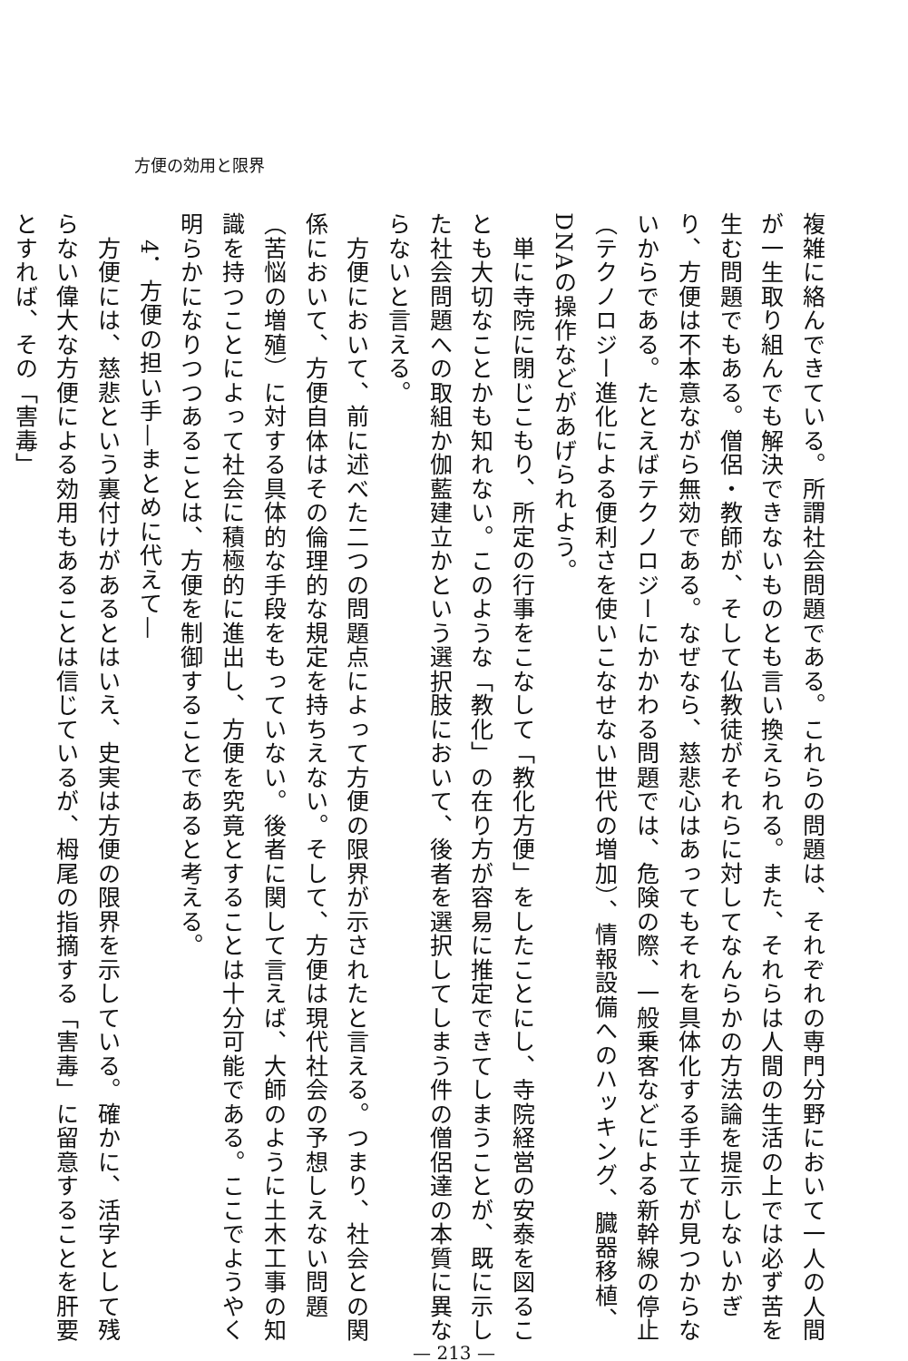方便の効用と限界
複雑に絡んできている。所謂社会問題である。これらの問題は、それぞれの専門分野において一人の人間が一生取り組んでも解決できないものとも言い換えられる。また、それらは人間の生活の上では必ず苦を生む問題でもある。僧侶・教師が、そして仏教徒がそれらに対してなんらかの方法論を提示しないかぎり、方便は不本意ながら無効である。なぜなら、慈悲心はあってもそれを具体化する手立てが見つからないからである。たとえばテクノロジーにかかわる問題では、危険の際、一般乗客などによる新幹線の停止（テクノロジー進化による便利さを使いこなせない世代の増加）、情報設備へのハッキング、臓器移植、DNAの操作などがあげられよう。
　単に寺院に閉じこもり、所定の行事をこなして「教化方便」をしたことにし、寺院経営の安泰を図ることも大切なことかも知れない。このような「教化」の在り方が容易に推定できてしまうことが、既に示した社会問題への取組か伽藍建立かという選択肢において、後者を選択してしまう件の僧侶達の本質に異ならないと言える。
　方便において、前に述べた二つの問題点によって方便の限界が示されたと言える。つまり、社会との関係において、方便自体はその倫理的な規定を持ちえない。そして、方便は現代社会の予想しえない問題（苦悩の増殖）に対する具体的な手段をもっていない。後者に関して言えば、大師のように土木工事の知識を持つことによって社会に積極的に進出し、方便を究竟とすることは十分可能である。ここでようやく明らかになりつつあることは、方便を制御することであると考える。
4．方便の担い手—まとめに代えて—
　方便には、慈悲という裏付けがあるとはいえ、史実は方便の限界を示している。確かに、活字として残らない偉大な方便による効用もあることは信じているが、栂尾の指摘する「害毒」に留意することを肝要とすれば、その「害毒」
— 213 —